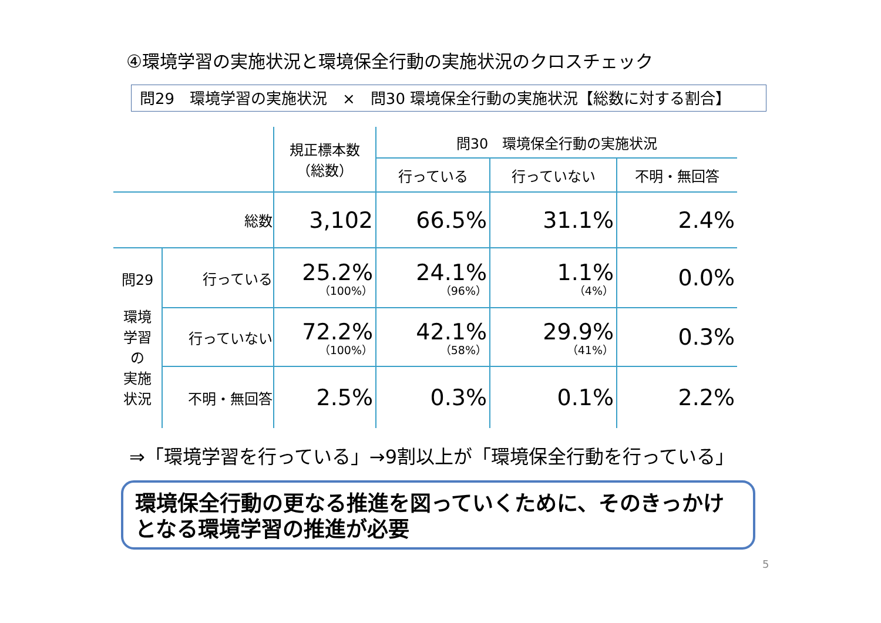④環境学習の実施状況と環境保全行動の実施状況のクロスチェック
問29　環境学習の実施状況　×　問30 環境保全行動の実施状況【総数に対する割合】
| | | 規正標本数 （総数） | 問30 環境保全行動の実施状況 | | |
| --- | --- | --- | --- | --- | --- |
| | | | 行っている | 行っていない | 不明・無回答 |
| 総数 | | 3,102 | 66.5% | 31.1% | 2.4% |
| 問29 環境 学習 の 実施 状況 | 行っている | 25.2% （100%） | 24.1% （96%） | 1.1% （4%） | 0.0% |
| | 行っていない | 72.2% （100%） | 42.1% （58%） | 29.9% （41%） | 0.3% |
| | 不明・無回答 | 2.5% | 0.3% | 0.1% | 2.2% |
⇒「環境学習を行っている」→9割以上が「環境保全行動を行っている」
環境保全行動の更なる推進を図っていくために、そのきっかけとなる環境学習の推進が必要
5